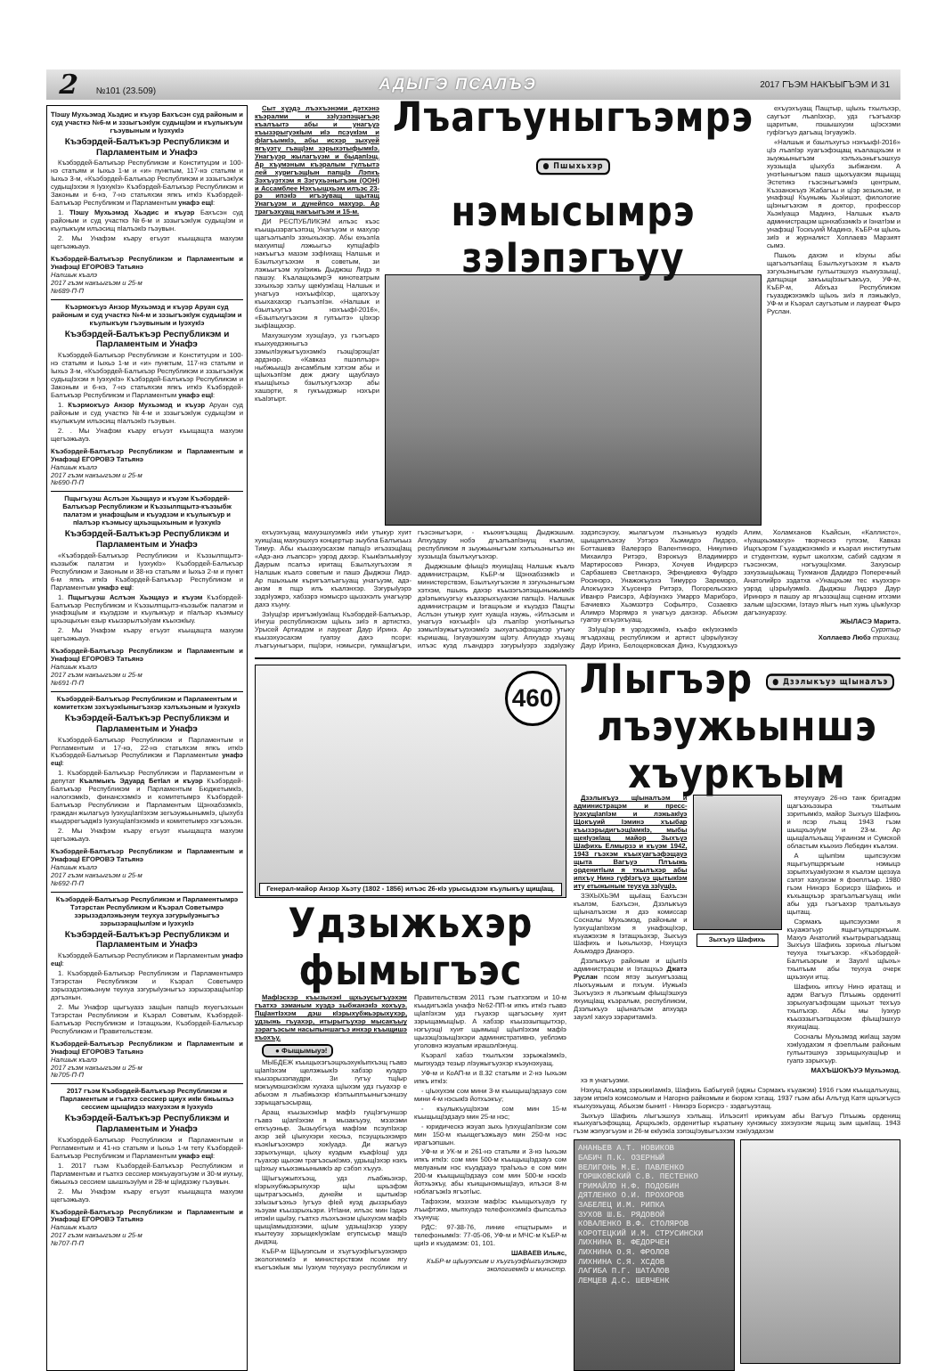2 №101 (23.509)
АДЫГЭ ПСАЛЪЭ
2017 ГЪЭМ НАКЪЫГЪЭМ И 31
ТIэшу Мухьэмэд Хьэдис и къуэр Бахъсэн суд районым и суд участкэ №6-м и зэзыгъэкIуж судыщIэм и къулыкъум гъэувыным и IуэхукIэ
Къэбэрдей-Балъкъэр Республикэм и Парламентым и Унафэ
Къэбэрдей-Балъкъэр Республикэм и Конституцэм и 100-нэ статьям и Iыхьэ 1-м и «и» пунктым, 117-нэ статьям и Iыхьэ 3-м, «Къэбэрдей-Балъкъэр Республикэм и зэзыгъэкIуж судыщIэхэм я IуэхукIэ» Къэбэрдей-Балъкъэр Республикэм и Законым и 6-нэ, 7-нэ статьяхэм япкъ иткIэ Къэбэрдей-Балъкъэр Республикэм и Парламентым унафэ ещI:
1. ТIэшу Мухьэмэд Хьэдис и къуэр Бахъсэн суд районым и суд участкэ №6-м и зэзыгъэкIуж судыщIэм и къулыкъум илъэсищ пIалъэкIэ гъэувын.
2. Мы Унафэм къару егъуэт къыщащта махуэм щегъэжьауэ.
Къэбэрдей-Балъкъэр Республикэм и Парламентым и УнафэщI ЕГОРОВЭ Татьянэ
Налшык къалэ
2017 гъэм накъыгъэм и 25-м
№689-П-П
Къэрмокъуэ Анзор Мухьэмэд и къуэр Аруан суд районым и суд участкэ №4-м и зэзыгъэкIуж судыщIэм и къулыкъум гъэувыным и IуэхукIэ
Къэбэрдей-Балъкъэр Республикэм и Парламентым и Унафэ
Къэбэрдей-Балъкъэр Республикэм и Конституцэм и 100-нэ статьям и Iыхьэ 1-м и «и» пунктым, 117-нэ статьям и Iыхьэ 3-м, «Къэбэрдей-Балъкъэр Республикэм и зэзыгъэкIуж судыщIэхэм я IуэхукIэ» Къэбэрдей-Балъкъэр Республикэм и Законым и 6-нэ, 7-нэ статьяхэм япкъ иткIэ Къэбэрдей-Балъкъэр Республикэм и Парламентым унафэ ещI:
1. Къэрмокъуэ Анзор Мухьэмэд и къуэр Аруан суд районым и суд участкэ №4-м и зэзыгъэкIуж судыщIэм и къулыкъум илъэсищ пIалъэкIэ гъэувын.
2. . Мы Унафэм къару егъуэт къыщащта махуэм щегъэжьауэ.
Къэбэрдей-Балъкъэр Республикэм и Парламентым и УнафэщI ЕГОРОВЭ Татьянэ
Налшык къалэ
2017 гъэм накъыгъэм и 25-м
№690-П-П
Пщыгъуэш Аслъэн Хьэщауэ и къуэм Къэбэрдей-Балъкъэр Республикэм и Къэзылпщытэ-къэзыбж палатэм и унафэщIым и къуэдзэм и къулыкъур и пIалъэр къэмысу щхьэщыхыным и IуэхукIэ
Къэбэрдей-Балъкъэр Республикэм и Парламентым и Унафэ
«Къэбэрдей-Балъкъэр Республикэм и Къэзылпщытэ-къэзыбж палатэм и IуэхукIэ» Къэбэрдей-Балъкъэр Республикэм и Законым и 38-нэ статьям и Iыхьэ 2-м и пункт 6-м япкъ иткIэ Къэбэрдей-Балъкъэр Республикэм и Парламентым унафэ ещI:
1. Пщыгъуэш Аслъэн Хьэщауэ и къуэм Къэбэрдей-Балъкъэр Республикэм и Къэзылпщытэ-къэзыбж палатэм и унафэщIым и къуэдзэм и къулыкъур и пIалъэр къэмысу щхьэщыхын езыр къызэрылъэIуам къыхэкIыу.
2. Мы Унафэм къару егъуэт къыщащта махуэм щегъэжьауэ.
Къэбэрдей-Балъкъэр Республикэм и Парламентым и УнафэщI ЕГОРОВЭ Татьянэ
Налшык къалэ
2017 гъэм накъыгъэм и 25-м
№691-П-П
Къэбэрдей-Балъкъэр Республикэм и Парламентым и комитетхэм зэхъуэкIыныгъэхэр хэлъхьэным и IуэхукIэ
Къэбэрдей-Балъкъэр Республикэм и Парламентым и Унафэ
Къэбэрдей-Балъкъэр Республикэм и Парламентым и Регламентым и 17-нэ, 22-нэ статьяхэм япкъ иткIэ Къэбэрдей-Балъкъэр Республикэм и Парламентым унафэ ещI:
1. Къэбэрдей-Балъкъэр Республикэм и Парламентым и депутат Къалмыкъ Эдуард БетIал и къуэр Къэбэрдей-Балъкъэр Республикэм и Парламентым БюджетымкIэ, налогхэмкIэ, финансхэмкIэ и комитетымрэ Къэбэрдей-Балъкъэр Республикэм и Парламентым ЩэнхабзэмкIэ, граждан жылагъуэ IуэхущIапIэхэм зегъэужьынымкIэ, цIыхубз къыдэрегъаджIэ IуэхущIапIэхэмкIэ и комитетымрэ хэгъэхьэн.
2. Мы Унафэм къару егъуэт къыщащта махуэм щегъэжьауэ.
Къэбэрдей-Балъкъэр Республикэм и Парламентым и УнафэщI ЕГОРОВЭ Татьянэ
Налшык къалэ
2017 гъэм накъыгъэм и 25-м
№692-П-П
Къэбэрдей-Балъкъэр Республикэм и Парламентымрэ Тэтэрстан Республикэм и Къэрал Советымрэ зэрызэдэлэжьэнум теухуа зэгурыIуэныгъэ зэрызэращIылIэм и IуэхукIэ
Къэбэрдей-Балъкъэр Республикэм и Парламентым и Унафэ
Къэбэрдей-Балъкъэр Республикэм и Парламентым унафэ ещI:
1. Къэбэрдей-Балъкъэр Республикэм и Парламентымрэ Тэтэрстан Республикэм и Къэрал Советымрэ зэрызэдэлэжьэнум теухуа зэгурыIуэныгъэ зэрызэращIылIэр дэгъэхын.
2. Мы Унафэр щыгъуазэ защIын папщIэ яхуегъэхьын Тэтэрстан Республикэм и Къэрал Советым, Къэбэрдей-Балъкъэр Республикэм и Iэтащхьэм, Къэбэрдей-Балъкъэр Республикэм и Правительствэм.
Къэбэрдей-Балъкъэр Республикэм и Парламентым и УнафэщI ЕГОРОВЭ Татьянэ
Налшык къалэ
2017 гъэм накъыгъэм и 25-м
№705-П-П
2017 гъэм Къэбэрдей-Балъкъэр Республикэм и Парламентым и гъатхэ сессиер щиух икIи бжьыхьэ сессием щыщIидзэ махуэхэм я IуэхукIэ
Къэбэрдей-Балъкъэр Республикэм и Парламентым и Унафэ
Къэбэрдей-Балъкъэр Республикэм и Парламентым и Регламентым и 41-нэ статьям и Iыхьэ 1-м тету Къэбэрдей-Балъкъэр Республикэм и Парламентым унафэ ещI:
1. 2017 гъэм Къэбэрдей-Балъкъэр Республикэм и Парламентым и гъатхэ сессиер мэкъуауэгъуэм и 30-м иухыу, бжьыхьэ сессием шышхьэуIум и 28-м щIидзэжу гъэувын.
2. Мы Унафэм къару егъуэт къыщащта махуэм щегъэжьауэ.
Къэбэрдей-Балъкъэр Республикэм и Парламентым и УнафэщI ЕГОРОВЭ Татьянэ
Налшык къалэ
2017 гъэм накъыгъэм и 25-м
№707-П-П
Сыт хуэдэ лъэхъэнэми дэтхэнэ къэралми и зэIузэпэщагъэр къалъытэ абы и унагъуэ къызэрыгуэкIым иIэ псэукIэм и фIагъымкIэ, абы исхэр зыхуей ягъуэту гъащIэм зэрыхэтыфымкIэ. Унагъуэр жылагъуэм и быдапIэщ. Ар хъумэным къэралым гулъытэ лей хуригъэщIын папщIэ Лэпкъ Зэхъуэтхэм я Зэгухьэныгъэм (ООН) и Ассамблее Нэхъыщхьэм илъэс 23-рэ ипэкIэ игъэуващ щытащ Унагъуэм и дунейпсо махуэр. Ар трагъэхуащ накъыгъэм и 15-м.
ДИ РЕСПУБЛИКЭМ илъэс къэс къыщызэрагъэпэщ Унагъуэм и махуэр щагъэлъапIэ зэхыхьэхэр. Абы ехьэлIа махуипщI лэжьыгъэ купщIафIэ накъыгъэ мазэм зэфIихащ Налшык и Бзылъхугъэхэм я советым, зи лэжьыгъэм хуэIэижь Дыджэш Лидэ я пашэу. КъалащхьэмрЭ кинотеатрым зэхыхьэр хэлъу щекIуэкIащ Налшык и унагъуэ нэхъыфIхэр, щапхъэу къыхахахэр гъэлъэпIэн. «Налшык и бзылъхугъэ нэхъыфI-2016», «Бзылъхугъэхэм я гулъытэ» цIэхэр зыфIащахэр.
Махуэшхуэм хуэщIауэ, уз гъэгъарэ къыхуедэжныгъэ зэмылIэужыгъуэхэмкIэ гъэщIэрэщIат ардэнэр. «Кавказ пшэплъэр» ныбжьыщIэ ансамблым хэтхэм абы и щIыхьэпIэм деж джэгу щаублауэ къыщIыхьэ бзылъхугъэхэр абы хашэрти, я гукъыдэжыр нэхъри къаIэтырт.
Лъагъуныгъэмрэ ● Пшыхьхэр
нэмысымрэ зэIэпэгъуу
ехъуэхъуащ Пащтыр, щIыхь тхылъхэр, саугъэт лъапIэхэр, удз гъэгъахэр щаритым, пэшышхуэм щIэсхэми гуфIэгъуэ дагъащ IэгуауэкIэ.
«Налшык и бзылъхугъэ нэхъыфI-2016» цIэ лъапIэр хуагъэфэщащ къалащхьэм и зыужьыныгъэм хэлъхьэныгъэшхуэ хуэзыщIа цIыхубз зыбжанэм. А унэтIыныгъэм пашэ щыхъуахэм ящыщщ Эстетикэ гъэсэныгъэмкIэ центрым, Къэзанокъуэ Жабагъы и цIэр зезыхьэм, и унафэщI Къуныжь ХьэIишэт, филологие щIэныгъэхэм я доктор, профессор ХьэкIуащэ Мадинэ, Налшык къалэ администрацэм щэнхабзэмкIэ и IэнатIэм и унафэщI Тоcкъуий Мадинэ, КъБР-м щIыхь зиIэ и журналист Хоплаевэ Марзият сымэ.
Пшыхь дахэм и кIэухы абы щагъэлъэпIащ Бзылъхугъэхэм я къалэ зэгухьэныгъэм гулъытэшхуэ къахуэзыщI, дапщэщи закъыщIэзыгъакъуэ, УФ-м, КъБР-м, Абхъаз Республикэм гъуазджэхэмкIэ щIыхь зиIэ я лэжьакIуэ, УФ-м и Къэрал саугъэтым и лауреат Фырэ Руслан.
ехъуэхъуащ махуэшхуэмкIэ икIи утыкур хуит хуищIащ махуэшхуэ концертыр зыубла Балъкъыз Тимур. Абы къызэхуэсахэм папщIэ игъэзэщIащ «Адэ-анэ лъапсэр» уэрэд дахэр. КъыкIэлъыкIуэу Даурым псалъэ иритащ Бзылъхугъэхэм я Налшык къалэ советым и пашэ Дыджэш Лидэ. Ар пшыхьым къригъэлъагъуащ унагъуэм, адэ-анэм я пщэ илъ къалэнхэр. ЗэгурыIуэрэ зэдэIуэжрэ, хабзэрэ нэмысрэ щызэхэлъ унагъуэр дахэ хъуну.
ЗэIущIэр иригъэкIуэкIащ Къэбэрдей-Балъкъэр, Ингуш республикэхэм щIыхь зиIэ я артисткэ, Урысей Артиадэм и лауреат Даур Иринэ. Ар къызэхуэсахэм гуапэу дахэ псори: лъагъуныгъэри, пщIэри, нэмысри, гумащIагъри, гъэсэныгъэри, - къыхигъэщащ Дыджэшым. Апхуэдэу нобэ дгъэлъапIэнущ къалэм, республикэм я зыужьыныгъэм хэлъхьэныгъэ ин хуэзыщIа бзылъхугъэхэр.
Дыджэшым фIыщIэ яхуищIащ Налшык къалэ администрацэм, КъБР-м ЩэнхабзэмкIэ и министерствэм, Бзылъхугъэхэм я зэгухьэныгъэм хэтхэм, пшыхь дахэр къызэгъэпэщыныжымкIэ дэIэпыкъуэгъу къазэрыхъуахэм папщIэ. Налшык администрацэм и Iэтащхьэм и къуэдзэ Пащты Аслъэн утыкур хуит хуащIа нэужь, «Илъэсым и унагъуэ нэхъыфI» цIэ лъапIэр унэтIыныгъэ зэмылIэужыгъуэхэмкIэ зыхуагъэфэщахэр утыку къришащ, Iэгуауэшхуэм щIэту. Апхуэдэ хъуащ илъэс куэд лъандэрэ зэгурыIуэрэ зэдэIуэжу зэдэпсэухэу, жылагъуэм лъэныкъуэ куэдкIэ щыщапхъэхэу Уэтэрэ Хьэмидрэ Лидэрэ, Ботташевэ Валерэрэ Валентинэрэ, Никулинэ Михаилрэ Ритэрэ, Вэрокъуэ Владимиррэ Мартиросовэ Ринэрэ, Хочуев Индирсрэ Сарбашевэ Светланэрэ, Эфендиевхэ ФуIэдрэ Росинэрэ, Унажокъуэхэ Тимуррэ Заремэрэ, Алокъуэхэ Хъусенрэ Ритэрэ, Погорельскэхэ Иванрэ Раисэрэ, АфIэунэхэ Умаррэ Марибэрэ, Бачиевхэ Хьэмзэтрэ Софьятрэ, Созаевхэ Алимрэ Мэрямрэ я унагъуэ дахэхэр. Абыхэм гуапэу ехъуэхъуащ.
ЗэIущIэр я уэрэдхэмкIэ, къафэ екIуэхэмкIэ ягъэдэхащ республикэм и артист цIэрыIуэхэу Даур Иринэ, Белоцерковская Динэ, Къуэдзокъуэ Алим, Холамханов Къайсын, «Каллисто», «Iуащхьэмахуэ» творческэ гупхэм, Кавказ Ищхъэрэм ГъуазджэхэмкIэ и къэрал институтым и студентхэм, курыт школхэм, сабий садхэм я гъэсэнхэм, нэгъуэщIхэми. Захуэсыр зэхуэзыщIыжащ Тухманов Дадидрэ Поперечный Анатолийрэ зэдатха «Унащхьэм тес къуэхэр» уэрэд цIэрыIуэмкIэ. Дыджэш Лидэрэ Даур Иринэрэ я пашэу ар ягъэзэщIащ сценэм итхэми залым щIэсхэми, Iэтауэ яIыгъ нып хужь цIыкIухэр дагъэхуарзэу.
ЖЫЛАСЭ Маритэ.
Сурэтыр
Холлаевэ Любэ трихащ.
460
Генерал-майор Анзор Хьэту (1802 - 1856) илъэс 26-кIэ урысыдзэм къулыкъу щищIащ.
Удзыжьхэр фымыгъэс
МафIэсхэр къызыхэкI щхьэусыгъуэхэм гъатхэ зэманым хуэдэ зыбжанэкIэ хохъуэ. ПщIантIэхэм дэш кIэрыхубжьэрыхухэр, удзыжь гъуахэр, итырыгъухэр мысакъыу зэрагъэсым насыпыншагъэ инхэр къыщишэ къохъу.
● Фыщымыуэ!
МЫБДЕЖ къыщыхэгъэщхьэхукIыпхъэщ гъавэ щIапIэхэм щелэжьыкIэ хабзэр куэдрэ къызэрызэпаудри. Зи гугъу тщIыр мэкъумэшхэкIхэм хухаха щIыхэм удз гъуахэр е абыхэм я лъабжьэхэр кIэлъыплъыныгъэншэу зэрыщагъэсыращ.
Аращ къызыхэкIыр мафIэ гущIэгъуншэр гъавэ щIапIэхэм я мызакъуэу, мэзхэми епхъуэныр. Зызыубгъуа мафIэм псэупIэхэр ахэр зей цIыхухэри хесхьэ, псэущхьэхэмрэ къэкIыгъэхэмрэ хокIуадэ. Ди жагъуэ зэрыхъунщи, цIыху куэдым къафIощI удз гъуахэр щыхэм трагъэсыкIэмэ, удзыщIэхэр нэхъ щIэхыу къыхэжьынымкIэ ар сэбэп хъууэ.
ЩIыгъужыпхъэщ, удз лъабжьэхэр, кIэрыхубжьэрыхухэр щIы щхьэфэм щытрагъэсыкIэ, дунейм и щытыкIэр зэIызыгъэхьэ Iугъуэ фIей куэд дыззрыбауэ хьэуам къыззрыхьэри. ИтIани, илъэс мин Iэджэ ипэкIи щыIэу, гъатхэ лъэхъэнэм цIыхухэм мафIэ щыщIамыдзэхэми, щIым удзыщIэхэр узэру къытеуэу зэрыщекIуэкIам егупсысыр мащIэ дыдэщ.
КъБР-м ЩIыуэпсым и хъугъуэфIыгъуэхэмрэ экологиемкIэ и министерствэм псоми ягу къегъэкIыж мы Iуэхум теухуауэ республикэм и Правительствэм 2011 гъэм гъатхэпэм и 10-м къыдигъэкIа унафэ №62-ПП-м ипкъ иткIэ гъавэ щIапIэхэм удз гъуахэр щагъэсыну хуит зэрыщамыщIыр. А хабзэр къызэзыпщытхэр, нэгъуэщI хуит щымыщI щIыпIэхэм мафIэ щызэщIэзыщIэхэри административнэ, уеблэмэ уголовнэ жэуапым ирашэлIэнущ.
КъэралI хабзэ тхылъхэм зэрыжаIэмкIэ, мыпхуэдэ тезыр лIэужыгъуэхэр къэунэхуащ.
УФ-м и КоАП-м и 8.32 статьям и 2-нэ Iыхьэм ипкъ иткIэ:
- цIыхухэм сом мини 3-м къыщыщIэдзауэ сом мини 4-м нэсыкIэ йотхьэкъу;
- къулыкъущIэхэм сом мин 15-м къыщыщIэдзауэ мин 25-м нэс;
- юридическэ жэуап зыхь IуэхущIапIэхэм сом мин 150-м къыщегъэжьауэ мин 250-м нэс ирагъэпшын.
УФ-м и УК-м и 261-нэ статьям и 3-нэ Iыхьэм ипкъ иткIэ: сом мин 500-м къыщыщIэдзауэ сом мелуаным нэс къуэдзауэ траIъхьэ е сом мин 200-м къыщыщIэдзауэ сом мин 500-м нэскIэ йотхьэкъу, абы къищынэмыщIауэ, илъэси 8-м нэблагъэкIэ ягъэтIыс.
Тафэхэм, мэзхэм мафIэс къыщыхъуауэ гу лъыфтэмэ, мыпхуэдэ телефонхэмкIэ фыпсалъэ хъунущ:
РДС: 97-38-76, линие «пщтырым» и телефонымкIэ: 77-05-06, УФ-м и МЧС-м КъБР-м щиIэ и къудамэм: 01, 101.
ШАВАЕВ Ильяс,
КъБР-м щIыуэпсым и хъугъуэфIыгъуэхэмрэ экологиемкIэ и министр.
ЛIыгъэр ● Дзэлыкъуэ щIыналъэ
лъэужьыншэ хъуркъым
Дзэлыкъуэ щIыналъэм и администрацэм и пресс-IуэхущIапIэм и лэжьакIуэ Щокъуий Iэминэ хъыбар къызэрыдигъэщIамкIэ, мыбы щекIуэкIащ майор Зыхъуэ Шафихь Елмырзэ и къуэм 1942, 1943 гъэхэм къыхуагъэфэщауэ щыта Вагъуэ Плъыжь орденитIым я тхылъхэр абы ипхъу Нинэ гуфIэгъуэ щытыкIэм иту етыжыным теухуа зэIущIэ.
ЗЭХЫХЬЭМ щыIащ Бахъсэн къалэм, Бахъсэн, Дзэлыкъуэ щIыналъэхэм я дзэ комиссар Сосналы Мухьэмэд, районым и IуэхущIапIэхэм я унафэщIхэр, къуажэхэм я Iэтащхьэхэр, Зыхъуэ Шафихь и Iыхьлыхэр, Нэхущхэ Ахьмэдрэ Дианэрэ.
Дзэлыкъуэ районым и щIыпIэ администрацэм и Iэтащхьэ Джатэ Руслан псом япэу зыхуигъэзащ лIыхъужьым и пхъум. ИужькIэ Зыхъуэхэ я лъэпкъым фIыщIэшхуэ яхуищIащ къэралым, республикэм, Дзэлыкъуэ щIыналъэм апхуэдэ зауэлI хахуэ зэраритамкIэ.
Зыхъуэ Шафихь
ятеухуауэ 26-нэ танк бригадэм щагъэхьэзыра тхылъым зэритымкIэ, майор Зыхъуэ Шафихь и псэр лъащ 1943 гъэм шыщхьэуIум и 23-м. Ар щыщIалъхьащ Украинэм и Сумской областым къыхиэ Лебедин къалэм.
А щIыпIэм щыпсэухэм ящыгъупщэркъым нэмыцэ зэрыпхъуакIуэхэм я къалэм щеэзуа сэлэт хахуэхэм я фэеплъыр. 1980 гъэм Нинэрэ Борисрэ Шафихь и къхьащхьэр зрагъэлъагъуащ икIи абы удз гъэгъахэр тралъхьауэ щытащ.
Сэрмакъ щыпсэухэми я къуажэгъур ящыгъупщэркъым. Махуэ Анатолий къытрырагъэдзащ Зыхъуэ Шафихь зэрихьа лIыгъэм теухуа тхыгъэхэр. «Къэбэрдей-Балъкъэрым и ЗауэлI щIыхь» тхылъым абы теухуа очерк щхьэхуи итщ.
Шафихь ипхъу Нинэ иратащ и адэм Вагъуэ Плъыжь орденитI зэрыхуагъэфэщам щыхьэт техъуэ тхылъхэр. Абы мы Iуэхур къызэзыгъэпэщахэм фIыщIэшхуэ яхуищIащ.
Сосналы Мухьэмэд жиIащ зауэм хэкIуэдахэм я фэеплъым районым гулъытэшхуэ зэрыщыхуащIыр и гуапэ зэрыхъур.
МАХЪШОКЪУЭ Мухьэмэд.
хэ я унагъуэми.
Нэхущ Ахьмэд зэрыжиIамкIэ, Шафихь Бабыгуей (иджы Сэрмакъ къуажэм) 1916 гъэм къыщалъхуащ, зауэм ипэкIэ комсомолым и Нагорнэ райкомым и бюром хэтащ. 1937 гъэм абы Алътуд Катя щхьэгъусэ къыхуэхьуащ. Абыхэм бынитI - Нинэрэ Борисрэ - зэдагъуэтащ.
Зыхъуэ Шафихь лIыгъэшхуэ хэлъащ. ИлъэситI ирикъуам абы Вагъуэ Плъыжь орденищ къыхуагъэфэщащ. АрщхьэкIэ, орденитIыр къратыну хунэмысу зэхэуэхэм ящыщ зым щыкIащ. 1943 гъэм жэпуэгъуэм и 26-м екIуэкIа зэпэщIэувыгъэхэм хэкIуэдахэм
АНАНЬЕВ А.Т. НОВИКОВ
БАБИЧ П.К. ОЗЕРНЫЙ
ВЕЛИГОНЬ М.Е. ПАВЛЕНКО
ГОРШКОВСКИЙ С.В. ПЕСТЕНКО
ГРИМАЙЛО Н.Ф. ПОДОБИН
ДЯТЛЕНКО О.И. ПРОХОРОВ
ЗАБЕЛЕЦ И.М. РИПКА
ЗУХОВ Ш.Б. РЯДОВОЙ
КОВАЛЕНКО В.Ф. СТОЛЯРОВ
КОРОТЕЦКИЙ И.М. СТРУСИНСКИ
ЛИХНИНА В. ФЕДОРЧЕН
ЛИХНИНА О.Я. ФРОЛОВ
ЛИХНИНА С.Я. ХСДОВ
ЛАГИБА П.Г. ШАТАЛОВ
ЛЕМЦЕВ Д.С. ШЕВЧЕНК